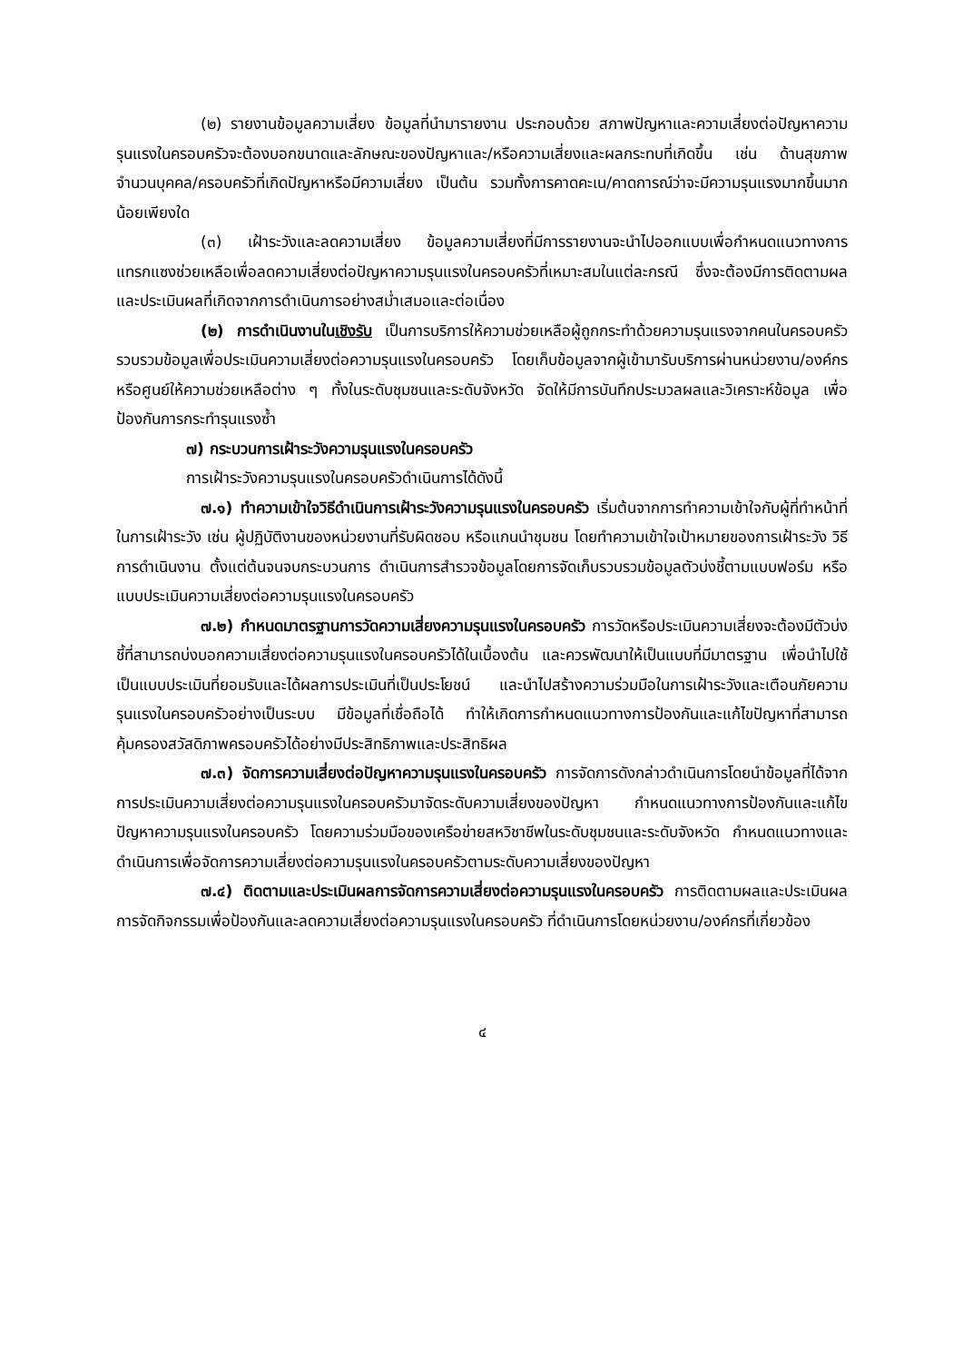(๒) รายงานข้อมูลความเสี่ยง ข้อมูลที่นำมารายงาน ประกอบด้วย สภาพปัญหาและความเสี่ยงต่อปัญหาความรุนแรงในครอบครัวจะต้องบอกขนาดและลักษณะของปัญหาและ/หรือความเสี่ยงและผลกระทบที่เกิดขึ้น เช่น ด้านสุขภาพ จำนวนบุคคล/ครอบครัวที่เกิดปัญหาหรือมีความเสี่ยง เป็นต้น รวมทั้งการคาดคะเน/คาดการณ์ว่าจะมีความรุนแรงมากขึ้นมากน้อยเพียงใด
(๓) เฝ้าระวังและลดความเสี่ยง ข้อมูลความเสี่ยงที่มีการรายงานจะนำไปออกแบบเพื่อกำหนดแนวทางการแทรกแซงช่วยเหลือเพื่อลดความเสี่ยงต่อปัญหาความรุนแรงในครอบครัวที่เหมาะสมในแต่ละกรณี ซึ่งจะต้องมีการติดตามผลและประเมินผลที่เกิดจากการดำเนินการอย่างสม่ำเสมอและต่อเนื่อง
(๒) การดำเนินงานในเชิงรับ เป็นการบริการให้ความช่วยเหลือผู้ถูกกระทำด้วยความรุนแรงจากคนในครอบครัว รวบรวมข้อมูลเพื่อประเมินความเสี่ยงต่อความรุนแรงในครอบครัว โดยเก็บข้อมูลจากผู้เข้ามารับบริการผ่านหน่วยงาน/องค์กรหรือศูนย์ให้ความช่วยเหลือต่าง ๆ ทั้งในระดับชุมชนและระดับจังหวัด จัดให้มีการบันทึกประมวลผลและวิเคราะห์ข้อมูล เพื่อป้องกันการกระทำรุนแรงซ้ำ
๗) กระบวนการเฝ้าระวังความรุนแรงในครอบครัว
การเฝ้าระวังความรุนแรงในครอบครัวดำเนินการได้ดังนี้
๗.๑) ทำความเข้าใจวิธีดำเนินการเฝ้าระวังความรุนแรงในครอบครัว เริ่มต้นจากการทำความเข้าใจกับผู้ที่ทำหน้าที่ในการเฝ้าระวัง เช่น ผู้ปฏิบัติงานของหน่วยงานที่รับผิดชอบ หรือแกนนำชุมชน โดยทำความเข้าใจเป้าหมายของการเฝ้าระวัง วิธีการดำเนินงาน ตั้งแต่ต้นจนจบกระบวนการ ดำเนินการสำรวจข้อมูลโดยการจัดเก็บรวบรวมข้อมูลตัวบ่งชี้ตามแบบฟอร์ม หรือแบบประเมินความเสี่ยงต่อความรุนแรงในครอบครัว
๗.๒) กำหนดมาตรฐานการวัดความเสี่ยงความรุนแรงในครอบครัว การวัดหรือประเมินความเสี่ยงจะต้องมีตัวบ่งชี้ที่สามารถบ่งบอกความเสี่ยงต่อความรุนแรงในครอบครัวได้ในเบื้องต้น และควรพัฒนาให้เป็นแบบที่มีมาตรฐาน เพื่อนำไปใช้เป็นแบบประเมินที่ยอมรับและได้ผลการประเมินที่เป็นประโยชน์ และนำไปสร้างความร่วมมือในการเฝ้าระวังและเตือนภัยความรุนแรงในครอบครัวอย่างเป็นระบบ มีข้อมูลที่เชื่อถือได้ ทำให้เกิดการกำหนดแนวทางการป้องกันและแก้ไขปัญหาที่สามารถคุ้มครองสวัสดิภาพครอบครัวได้อย่างมีประสิทธิภาพและประสิทธิผล
๗.๓) จัดการความเสี่ยงต่อปัญหาความรุนแรงในครอบครัว การจัดการดังกล่าวดำเนินการโดยนำข้อมูลที่ได้จากการประเมินความเสี่ยงต่อความรุนแรงในครอบครัวมาจัดระดับความเสี่ยงของปัญหา กำหนดแนวทางการป้องกันและแก้ไขปัญหาความรุนแรงในครอบครัว โดยความร่วมมือของเครือข่ายสหวิชาชีพในระดับชุมชนและระดับจังหวัด กำหนดแนวทางและดำเนินการเพื่อจัดการความเสี่ยงต่อความรุนแรงในครอบครัวตามระดับความเสี่ยงของปัญหา
๗.๔) ติดตามและประเมินผลการจัดการความเสี่ยงต่อความรุนแรงในครอบครัว การติดตามผลและประเมินผลการจัดกิจกรรมเพื่อป้องกันและลดความเสี่ยงต่อความรุนแรงในครอบครัว ที่ดำเนินการโดยหน่วยงาน/องค์กรที่เกี่ยวข้อง
๔